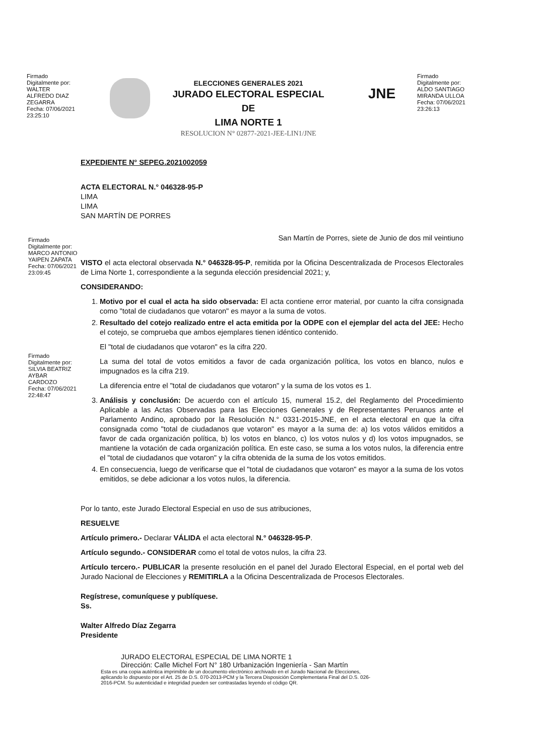Firmado
Digitalmente por:
WALTER
ALFREDO DIAZ
ZEGARRA
Fecha: 07/06/2021
23:25:10
ELECCIONES GENERALES 2021
JURADO ELECTORAL ESPECIAL DE
LIMA NORTE 1
RESOLUCION N° 02877-2021-JEE-LIN1/JNE
JNE
Firmado
Digitalmente por:
ALDO SANTIAGO
MIRANDA ULLOA
Fecha: 07/06/2021
23:26:13
EXPEDIENTE N° SEPEG.2021002059
ACTA ELECTORAL N.° 046328-95-P
LIMA
LIMA
SAN MARTÍN DE PORRES
San Martín de Porres, siete de Junio de dos mil veintiuno
Firmado
Digitalmente por:
MARCO ANTONIO
YAIPEN ZAPATA
Fecha: 07/06/2021
23:09:45
VISTO el acta electoral observada N.° 046328-95-P, remitida por la Oficina Descentralizada de Procesos Electorales de Lima Norte 1, correspondiente a la segunda elección presidencial 2021; y,
CONSIDERANDO:
1. Motivo por el cual el acta ha sido observada: El acta contiene error material, por cuanto la cifra consignada como "total de ciudadanos que votaron" es mayor a la suma de votos.
2. Resultado del cotejo realizado entre el acta emitida por la ODPE con el ejemplar del acta del JEE: Hecho el cotejo, se comprueba que ambos ejemplares tienen idéntico contenido.
El "total de ciudadanos que votaron" es la cifra 220.
La suma del total de votos emitidos a favor de cada organización política, los votos en blanco, nulos e impugnados es la cifra 219.
La diferencia entre el "total de ciudadanos que votaron" y la suma de los votos es 1.
3. Análisis y conclusión: De acuerdo con el artículo 15, numeral 15.2, del Reglamento del Procedimiento Aplicable a las Actas Observadas para las Elecciones Generales y de Representantes Peruanos ante el Parlamento Andino, aprobado por la Resolución N.° 0331-2015-JNE, en el acta electoral en que la cifra consignada como "total de ciudadanos que votaron" es mayor a la suma de: a) los votos válidos emitidos a favor de cada organización política, b) los votos en blanco, c) los votos nulos y d) los votos impugnados, se mantiene la votación de cada organización política. En este caso, se suma a los votos nulos, la diferencia entre el "total de ciudadanos que votaron" y la cifra obtenida de la suma de los votos emitidos.
4. En consecuencia, luego de verificarse que el "total de ciudadanos que votaron" es mayor a la suma de los votos emitidos, se debe adicionar a los votos nulos, la diferencia.
Firmado
Digitalmente por:
SILVIA BEATRIZ
AYBAR
CARDOZO
Fecha: 07/06/2021
22:48:47
Por lo tanto, este Jurado Electoral Especial en uso de sus atribuciones,
RESUELVE
Artículo primero.- Declarar VÁLIDA el acta electoral N.° 046328-95-P.
Artículo segundo.- CONSIDERAR como el total de votos nulos, la cifra 23.
Artículo tercero.- PUBLICAR la presente resolución en el panel del Jurado Electoral Especial, en el portal web del Jurado Nacional de Elecciones y REMITIRLA a la Oficina Descentralizada de Procesos Electorales.
Regístrese, comuníquese y publíquese.
Ss.
Walter Alfredo Díaz Zegarra
Presidente
JURADO ELECTORAL ESPECIAL DE LIMA NORTE 1
Dirección: Calle Michel Fort N° 180 Urbanización Ingeniería - San Martín
Esta es una copia auténtica imprimible de un documento electrónico archivado en el Jurado Nacional de Elecciones, aplicando lo dispuesto por el Art. 25 de D.S. 070-2013-PCM y la Tercera Disposición Complementaria Final del D.S. 026-2016-PCM. Su autenticidad e integridad pueden ser contrastadas leyendo el código QR.